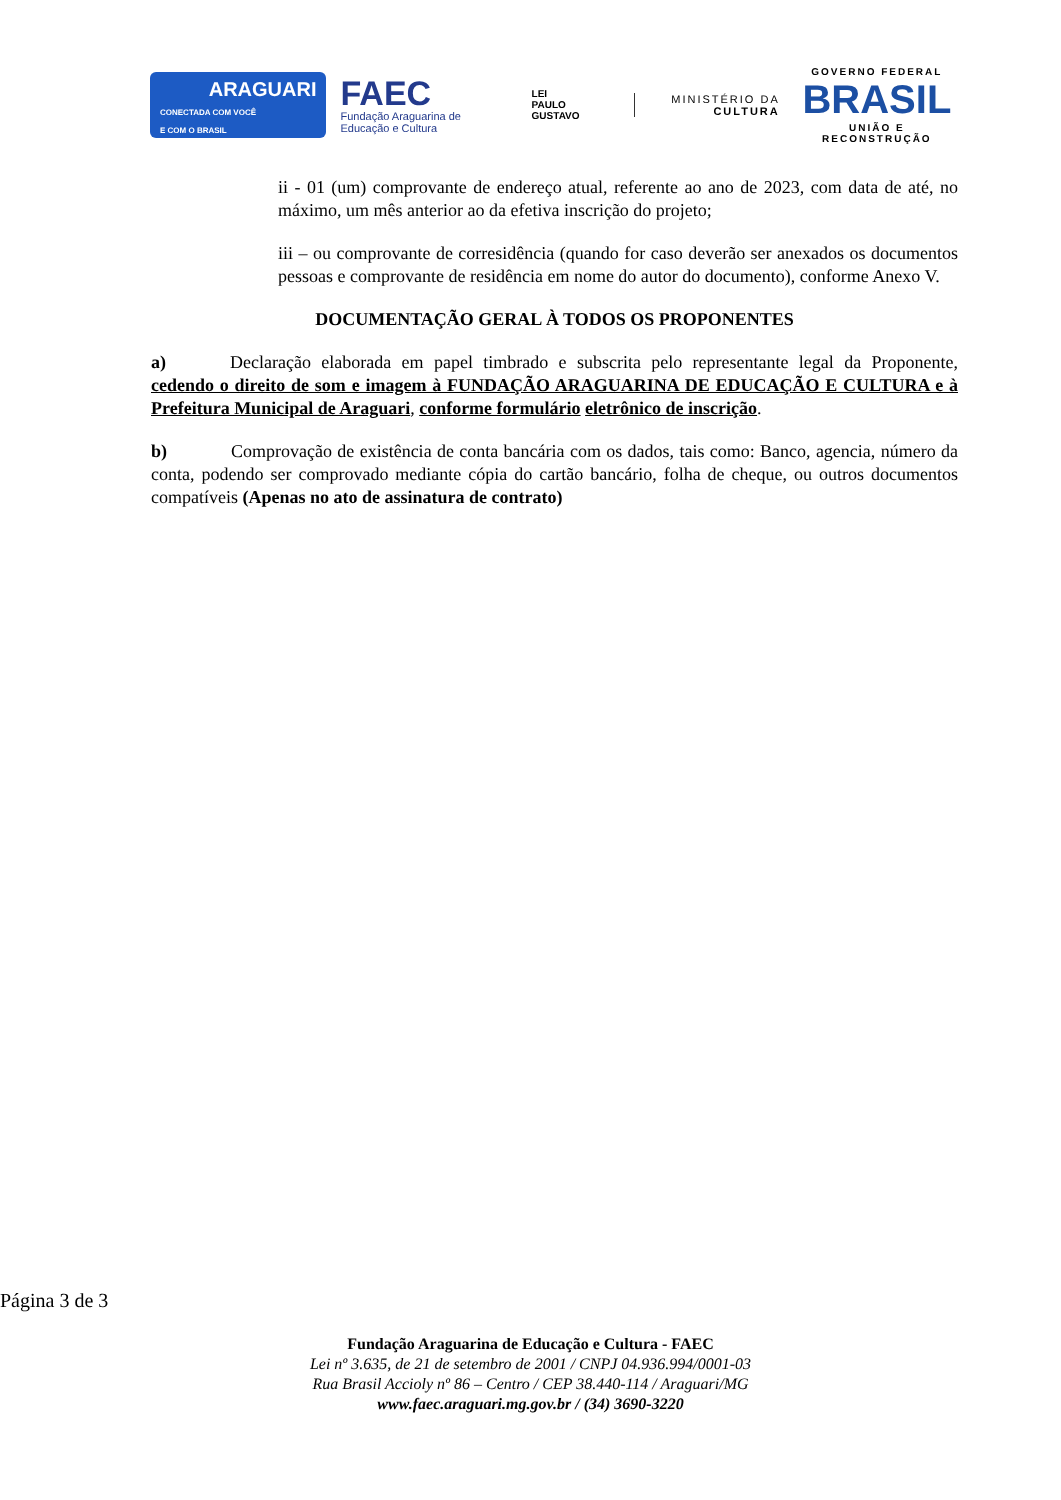ARAGUARI
CONECTADA COM VOCÊ
E COM O BRASIL
FAEC
Fundação Araguarina de
Educação e Cultura
LEI
PAULO
GUSTAVO
MINISTÉRIO DA
CULTURA
GOVERNO FEDERAL
BRASIL
UNIÃO E RECONSTRUÇÃO
ii - 01 (um) comprovante de endereço atual, referente ao ano de 2023, com data de até, no máximo, um mês anterior ao da efetiva inscrição do projeto;
iii – ou comprovante de corresidência (quando for caso deverão ser anexados os documentos pessoas e comprovante de residência em nome do autor do documento), conforme Anexo V.
DOCUMENTAÇÃO GERAL À TODOS OS PROPONENTES
a) Declaração elaborada em papel timbrado e subscrita pelo representante legal da Proponente, cedendo o direito de som e imagem à FUNDAÇÃO ARAGUARINA DE EDUCAÇÃO E CULTURA e à Prefeitura Municipal de Araguari, conforme formulário eletrônico de inscrição.
b) Comprovação de existência de conta bancária com os dados, tais como: Banco, agencia, número da conta, podendo ser comprovado mediante cópia do cartão bancário, folha de cheque, ou outros documentos compatíveis (Apenas no ato de assinatura de contrato)
Página 3 de 3
Fundação Araguarina de Educação e Cultura - FAEC
Lei nº 3.635, de 21 de setembro de 2001 / CNPJ 04.936.994/0001-03
Rua Brasil Accioly nº 86 – Centro / CEP 38.440-114 / Araguari/MG
www.faec.araguari.mg.gov.br / (34) 3690-3220